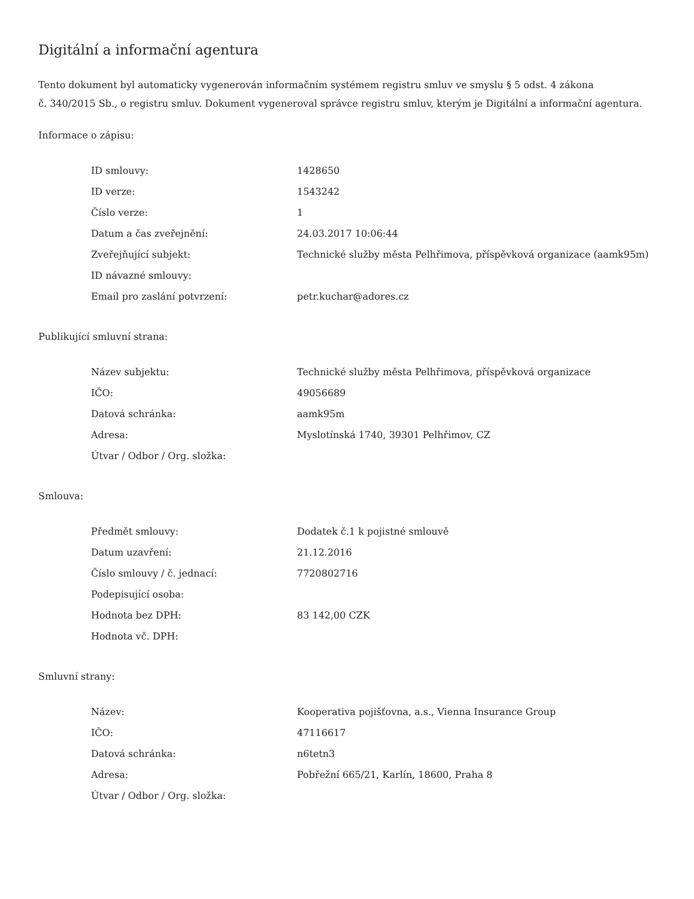Digitální a informační agentura
Tento dokument byl automaticky vygenerován informačním systémem registru smluv ve smyslu § 5 odst. 4 zákona
č. 340/2015 Sb., o registru smluv. Dokument vygeneroval správce registru smluv, kterým je Digitální a informační agentura.
Informace o zápisu:
| ID smlouvy: | 1428650 |
| ID verze: | 1543242 |
| Číslo verze: | 1 |
| Datum a čas zveřejnění: | 24.03.2017 10:06:44 |
| Zveřejňující subjekt: | Technické služby města Pelhřimova, příspěvková organizace (aamk95m) |
| ID návazné smlouvy: | |
| Email pro zaslání potvrzení: | petr.kuchar@adores.cz |
Publikující smluvní strana:
| Název subjektu: | Technické služby města Pelhřimova, příspěvková organizace |
| IČO: | 49056689 |
| Datová schránka: | aamk95m |
| Adresa: | Myslotínská 1740, 39301 Pelhřimov, CZ |
| Útvar / Odbor / Org. složka: | |
Smlouva:
| Předmět smlouvy: | Dodatek č.1 k pojistné smlouvě |
| Datum uzavření: | 21.12.2016 |
| Číslo smlouvy / č. jednací: | 7720802716 |
| Podepisující osoba: | |
| Hodnota bez DPH: | 83 142,00 CZK |
| Hodnota vč. DPH: | |
Smluvní strany:
| Název: | Kooperativa pojišťovna, a.s., Vienna Insurance Group |
| IČO: | 47116617 |
| Datová schránka: | n6tetn3 |
| Adresa: | Pobřežní 665/21, Karlín, 18600, Praha 8 |
| Útvar / Odbor / Org. složka: | |